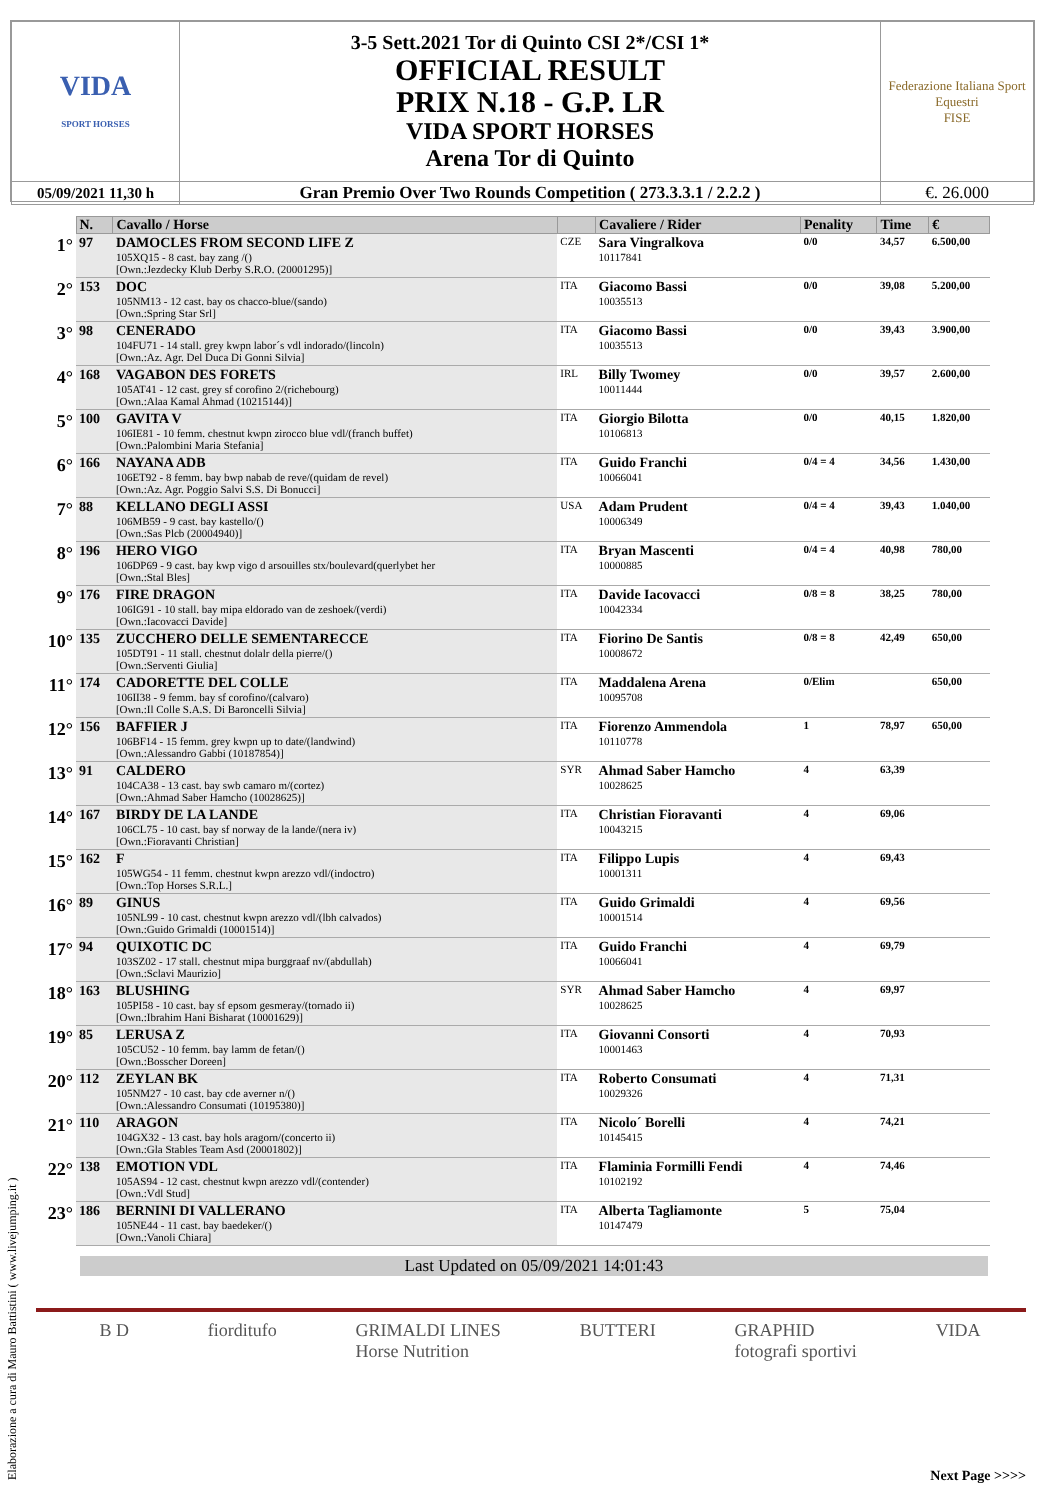| VIDA SPORT HORSES | 3-5 Sett.2021 Tor di Quinto CSI 2*/CSI 1* OFFICIAL RESULT PRIX N.18 - G.P. LR VIDA SPORT HORSES Arena Tor di Quinto | Federazione Italiana Sport Equestri FISE |
| 05/09/2021 11,30 h | Gran Premio Over Two Rounds Competition ( 273.3.3.1 / 2.2.2 ) | €. 26.000 |
| | N. | Cavallo / Horse | | Cavaliere / Rider | Penality | Time | € |
| --- | --- | --- | --- | --- | --- | --- | --- |
| 1° | 97 | DAMOCLES FROM SECOND LIFE Z 105XQ15 - 8 cast. bay zang /() [Own.:Jezdecky Klub Derby S.R.O. (20001295)] | CZE | Sara Vingralkova 10117841 | 0/0 | 34,57 | 6.500,00 |
| 2° | 153 | DOC 105NM13 - 12 cast. bay os chacco-blue/(sando) [Own.:Spring Star Srl] | ITA | Giacomo Bassi 10035513 | 0/0 | 39,08 | 5.200,00 |
| 3° | 98 | CENERADO 104FU71 - 14 stall. grey kwpn labor´s vdl indorado/(lincoln) [Own.:Az. Agr. Del Duca Di Gonni Silvia] | ITA | Giacomo Bassi 10035513 | 0/0 | 39,43 | 3.900,00 |
| 4° | 168 | VAGABON DES FORETS 105AT41 - 12 cast. grey sf corofino 2/(richebourg) [Own.:Alaa Kamal Ahmad (10215144)] | IRL | Billy Twomey 10011444 | 0/0 | 39,57 | 2.600,00 |
| 5° | 100 | GAVITA V 106IE81 - 10 femm. chestnut kwpn zirocco blue vdl/(franch buffet) [Own.:Palombini Maria Stefania] | ITA | Giorgio Bilotta 10106813 | 0/0 | 40,15 | 1.820,00 |
| 6° | 166 | NAYANA ADB 106ET92 - 8 femm. bay bwp nabab de reve/(quidam de revel) [Own.:Az. Agr. Poggio Salvi S.S. Di Bonucci] | ITA | Guido Franchi 10066041 | 0/4 = 4 | 34,56 | 1.430,00 |
| 7° | 88 | KELLANO DEGLI ASSI 106MB59 - 9 cast. bay kastello/() [Own.:Sas Plcb (20004940)] | USA | Adam Prudent 10006349 | 0/4 = 4 | 39,43 | 1.040,00 |
| 8° | 196 | HERO VIGO 106DP69 - 9 cast. bay kwp vigo d arsouilles stx/boulevard(querlybet her [Own.:Stal Bles] | ITA | Bryan Mascenti 10000885 | 0/4 = 4 | 40,98 | 780,00 |
| 9° | 176 | FIRE DRAGON 106IG91 - 10 stall. bay mipa eldorado van de zeshoek/(verdi) [Own.:Iacovacci Davide] | ITA | Davide Iacovacci 10042334 | 0/8 = 8 | 38,25 | 780,00 |
| 10° | 135 | ZUCCHERO DELLE SEMENTARECCE 105DT91 - 11 stall. chestnut dolalr della pierre/() [Own.:Serventi Giulia] | ITA | Fiorino De Santis 10008672 | 0/8 = 8 | 42,49 | 650,00 |
| 11° | 174 | CADORETTE DEL COLLE 106II38 - 9 femm. bay sf corofino/(calvaro) [Own.:Il Colle S.A.S. Di Baroncelli Silvia] | ITA | Maddalena Arena 10095708 | 0/Elim | | 650,00 |
| 12° | 156 | BAFFIER J 106BF14 - 15 femm. grey kwpn up to date/(landwind) [Own.:Alessandro Gabbi (10187854)] | ITA | Fiorenzo Ammendola 10110778 | 1 | 78,97 | 650,00 |
| 13° | 91 | CALDERO 104CA38 - 13 cast. bay swb camaro m/(cortez) [Own.:Ahmad Saber Hamcho (10028625)] | SYR | Ahmad Saber Hamcho 10028625 | 4 | 63,39 | |
| 14° | 167 | BIRDY DE LA LANDE 106CL75 - 10 cast. bay sf norway de la lande/(nera iv) [Own.:Fioravanti Christian] | ITA | Christian Fioravanti 10043215 | 4 | 69,06 | |
| 15° | 162 | F 105WG54 - 11 femm. chestnut kwpn arezzo vdl/(indoctro) [Own.:Top Horses S.R.L.] | ITA | Filippo Lupis 10001311 | 4 | 69,43 | |
| 16° | 89 | GINUS 105NL99 - 10 cast. chestnut kwpn arezzo vdl/(lbh calvados) [Own.:Guido Grimaldi (10001514)] | ITA | Guido Grimaldi 10001514 | 4 | 69,56 | |
| 17° | 94 | QUIXOTIC DC 103SZ02 - 17 stall. chestnut mipa burggraaf nv/(abdullah) [Own.:Sclavi Maurizio] | ITA | Guido Franchi 10066041 | 4 | 69,79 | |
| 18° | 163 | BLUSHING 105PI58 - 10 cast. bay sf epsom gesmeray/(tornado ii) [Own.:Ibrahim Hani Bisharat (10001629)] | SYR | Ahmad Saber Hamcho 10028625 | 4 | 69,97 | |
| 19° | 85 | LERUSA Z 105CU52 - 10 femm. bay lamm de fetan/() [Own.:Bosscher Doreen] | ITA | Giovanni Consorti 10001463 | 4 | 70,93 | |
| 20° | 112 | ZEYLAN BK 105NM27 - 10 cast. bay cde averner n/() [Own.:Alessandro Consumati (10195380)] | ITA | Roberto Consumati 10029326 | 4 | 71,31 | |
| 21° | 110 | ARAGON 104GX32 - 13 cast. bay hols aragorn/(concerto ii) [Own.:Gla Stables Team Asd (20001802)] | ITA | Nicolo´ Borelli 10145415 | 4 | 74,21 | |
| 22° | 138 | EMOTION VDL 105AS94 - 12 cast. chestnut kwpn arezzo vdl/(contender) [Own.:Vdl Stud] | ITA | Flaminia Formilli Fendi 10102192 | 4 | 74,46 | |
| 23° | 186 | BERNINI DI VALLERANO 105NE44 - 11 cast. bay baedeker/() [Own.:Vanoli Chiara] | ITA | Alberta Tagliamonte 10147479 | 5 | 75,04 | |
Last Updated on 05/09/2021 14:01:43
B D fiorditufo GRIMALDI LINES
Horse Nutrition BUTTERI GRAPHID
fotografi sportivi VIDA
Elaborazione a cura di Mauro Battistini ( www.livejumping.it )
Next Page >>>>